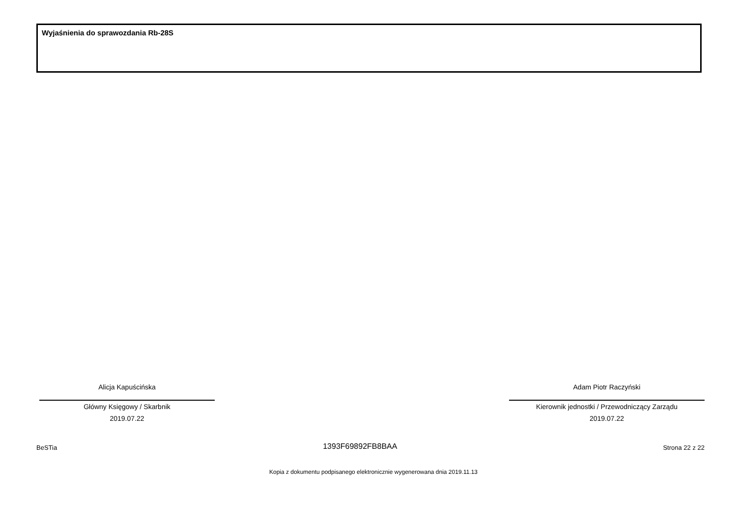Wyjaśnienia do sprawozdania Rb-28S
Alicja Kapuścińska
Główny Księgowy / Skarbnik
2019.07.22
Adam Piotr Raczyński
Kierownik jednostki / Przewodniczący Zarządu
2019.07.22
BeSTia 1393F69892FB8BAA Strona 22 z 22
Kopia z dokumentu podpisanego elektronicznie wygenerowana dnia 2019.11.13